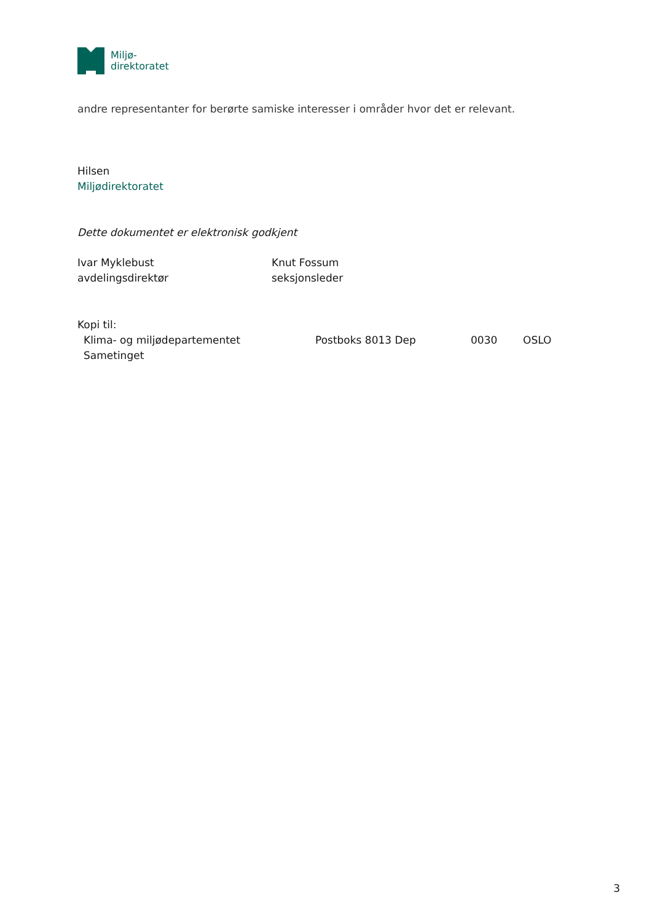Miljø-
direktoratet
andre representanter for berørte samiske interesser i områder hvor det er relevant.
Hilsen
Miljødirektoratet
Dette dokumentet er elektronisk godkjent
Ivar Myklebust
avdelingsdirektør
Knut Fossum
seksjonsleder
Kopi til:
Klima- og miljødepartementet Postboks 8013 Dep 0030 OSLO
Sametinget
3